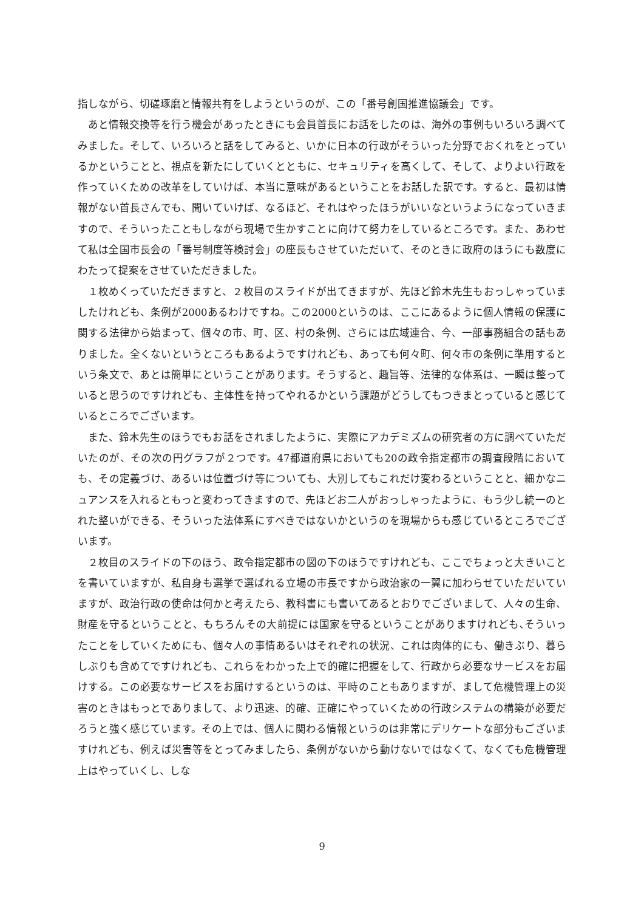指しながら、切磋琢磨と情報共有をしようというのが、この「番号創国推進協議会」です。
あと情報交換等を行う機会があったときにも会員首長にお話をしたのは、海外の事例もいろいろ調べてみました。そして、いろいろと話をしてみると、いかに日本の行政がそういった分野でおくれをとっているかということと、視点を新たにしていくとともに、セキュリティを高くして、そして、よりよい行政を作っていくための改革をしていけば、本当に意味があるということをお話した訳です。すると、最初は情報がない首長さんでも、聞いていけば、なるほど、それはやったほうがいいなというようになっていきますので、そういったこともしながら現場で生かすことに向けて努力をしているところです。また、あわせて私は全国市長会の「番号制度等検討会」の座長もさせていただいて、そのときに政府のほうにも数度にわたって提案をさせていただきました。
１枚めくっていただきますと、２枚目のスライドが出てきますが、先ほど鈴木先生もおっしゃっていましたけれども、条例が2000あるわけですね。この2000というのは、ここにあるように個人情報の保護に関する法律から始まって、個々の市、町、区、村の条例、さらには広域連合、今、一部事務組合の話もありました。全くないというところもあるようですけれども、あっても何々町、何々市の条例に準用するという条文で、あとは簡単にということがあります。そうすると、趣旨等、法律的な体系は、一瞬は整っていると思うのですけれども、主体性を持ってやれるかという課題がどうしてもつきまとっていると感じているところでございます。
また、鈴木先生のほうでもお話をされましたように、実際にアカデミズムの研究者の方に調べていただいたのが、その次の円グラフが２つです。47都道府県においても20の政令指定都市の調査段階においても、その定義づけ、あるいは位置づけ等についても、大別してもこれだけ変わるということと、細かなニュアンスを入れるともっと変わってきますので、先ほどお二人がおっしゃったように、もう少し統一のとれた整いができる、そういった法体系にすべきではないかというのを現場からも感じているところでございます。
２枚目のスライドの下のほう、政令指定都市の図の下のほうですけれども、ここでちょっと大きいことを書いていますが、私自身も選挙で選ばれる立場の市長ですから政治家の一翼に加わらせていただいていますが、政治行政の使命は何かと考えたら、教科書にも書いてあるとおりでございまして、人々の生命、財産を守るということと、もちろんその大前提には国家を守るということがありますけれども､そういったことをしていくためにも、個々人の事情あるいはそれぞれの状況、これは肉体的にも、働きぶり、暮らしぶりも含めてですけれども、これらをわかった上で的確に把握をして、行政から必要なサービスをお届けする。この必要なサービスをお届けするというのは、平時のこともありますが、まして危機管理上の災害のときはもっとでありまして、より迅速、的確、正確にやっていくための行政システムの構築が必要だろうと強く感じています。その上では、個人に関わる情報というのは非常にデリケートな部分もございますけれども、例えば災害等をとってみましたら、条例がないから動けないではなくて、なくても危機管理上はやっていくし、しな
9